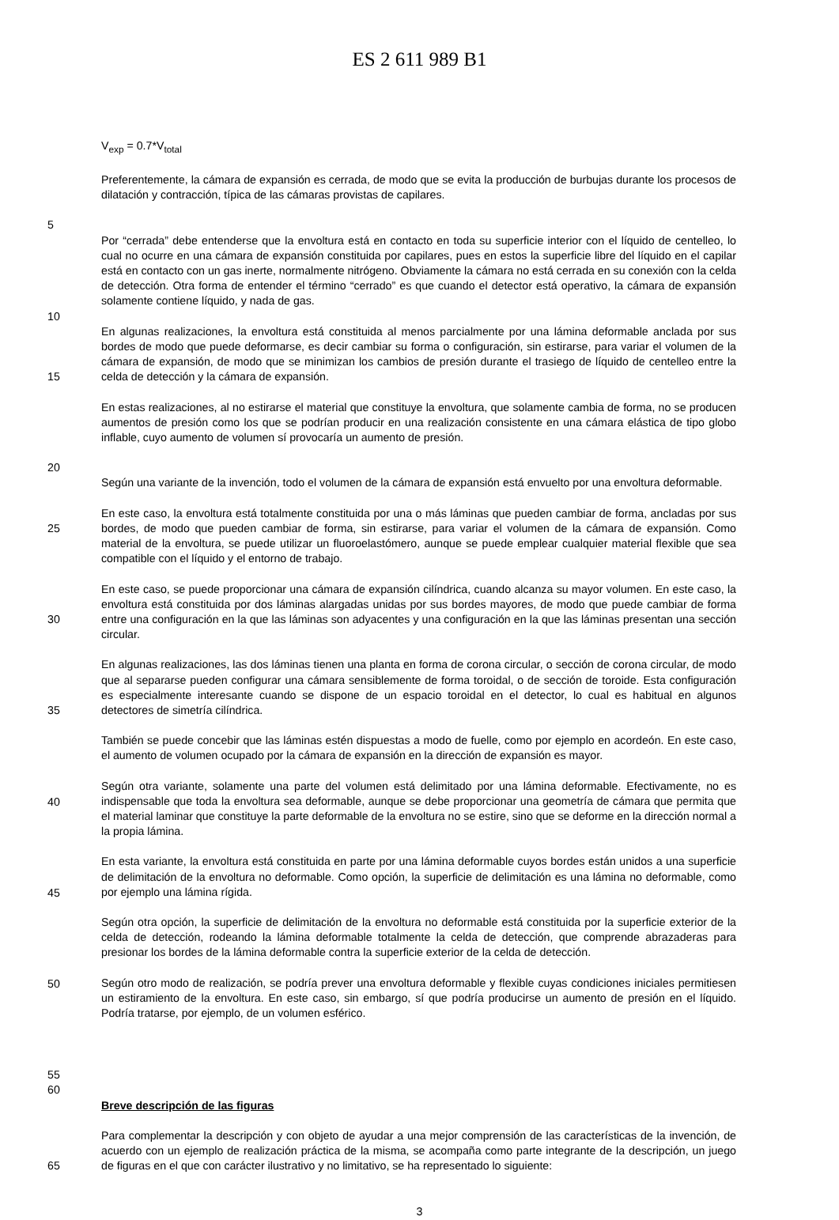ES 2 611 989 B1
V<sub>exp</sub> = 0.7*V<sub>total</sub>
Preferentemente, la cámara de expansión es cerrada, de modo que se evita la producción de burbujas durante los procesos de dilatación y contracción, típica de las cámaras provistas de capilares.
5
10 Por “cerrada” debe entenderse que la envoltura está en contacto en toda su superficie interior con el líquido de centelleo, lo cual no ocurre en una cámara de expansión constituida por capilares, pues en estos la superficie libre del líquido en el capilar está en contacto con un gas inerte, normalmente nitrógeno. Obviamente la cámara no está cerrada en su conexión con la celda de detección. Otra forma de entender el término “cerrado” es que cuando el detector está operativo, la cámara de expansión solamente contiene líquido, y nada de gas.
15 En algunas realizaciones, la envoltura está constituida al menos parcialmente por una lámina deformable anclada por sus bordes de modo que puede deformarse, es decir cambiar su forma o configuración, sin estirarse, para variar el volumen de la cámara de expansión, de modo que se minimizan los cambios de presión durante el trasiego de líquido de centelleo entre la celda de detección y la cámara de expansión.
En estas realizaciones, al no estirarse el material que constituye la envoltura, que solamente cambia de forma, no se producen aumentos de presión como los que se podrían producir en una realización consistente en una cámara elástica de tipo globo inflable, cuyo aumento de volumen sí provocaría un aumento de presión.
20
Según una variante de la invención, todo el volumen de la cámara de expansión está envuelto por una envoltura deformable.
25
30
35
40
45
50
55
En este caso, la envoltura está totalmente constituida por una o más láminas que pueden cambiar de forma, ancladas por sus bordes, de modo que pueden cambiar de forma, sin estirarse, para variar el volumen de la cámara de expansión. Como material de la envoltura, se puede utilizar un fluoroelastómero, aunque se puede emplear cualquier material flexible que sea compatible con el líquido y el entorno de trabajo.
En este caso, se puede proporcionar una cámara de expansión cilíndrica, cuando alcanza su mayor volumen. En este caso, la envoltura está constituida por dos láminas alargadas unidas por sus bordes mayores, de modo que puede cambiar de forma entre una configuración en la que las láminas son adyacentes y una configuración en la que las láminas presentan una sección circular.
En algunas realizaciones, las dos láminas tienen una planta en forma de corona circular, o sección de corona circular, de modo que al separarse pueden configurar una cámara sensiblemente de forma toroidal, o de sección de toroide. Esta configuración es especialmente interesante cuando se dispone de un espacio toroidal en el detector, lo cual es habitual en algunos detectores de simetría cilíndrica.
También se puede concebir que las láminas estén dispuestas a modo de fuelle, como por ejemplo en acordeón. En este caso, el aumento de volumen ocupado por la cámara de expansión en la dirección de expansión es mayor.
Según otra variante, solamente una parte del volumen está delimitado por una lámina deformable. Efectivamente, no es indispensable que toda la envoltura sea deformable, aunque se debe proporcionar una geometría de cámara que permita que el material laminar que constituye la parte deformable de la envoltura no se estire, sino que se deforme en la dirección normal a la propia lámina.
En esta variante, la envoltura está constituida en parte por una lámina deformable cuyos bordes están unidos a una superficie de delimitación de la envoltura no deformable. Como opción, la superficie de delimitación es una lámina no deformable, como por ejemplo una lámina rígida.
Según otra opción, la superficie de delimitación de la envoltura no deformable está constituida por la superficie exterior de la celda de detección, rodeando la lámina deformable totalmente la celda de detección, que comprende abrazaderas para presionar los bordes de la lámina deformable contra la superficie exterior de la celda de detección.
Según otro modo de realización, se podría prever una envoltura deformable y flexible cuyas condiciones iniciales permitiesen un estiramiento de la envoltura. En este caso, sin embargo, sí que podría producirse un aumento de presión en el líquido. Podría tratarse, por ejemplo, de un volumen esférico.
60
65 Breve descripción de las figuras
Para complementar la descripción y con objeto de ayudar a una mejor comprensión de las características de la invención, de acuerdo con un ejemplo de realización práctica de la misma, se acompaña como parte integrante de la descripción, un juego de figuras en el que con carácter ilustrativo y no limitativo, se ha representado lo siguiente:
3